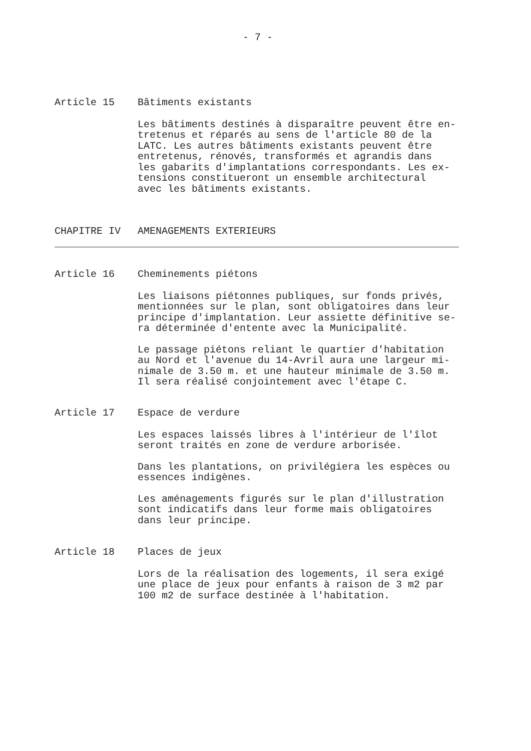- 7 -
Article 15 Bâtiments existants
Les bâtiments destinés à disparaître peuvent être en-
tretenus et réparés au sens de l'article 80 de la
LATC. Les autres bâtiments existants peuvent être
entretenus, rénovés, transformés et agrandis dans
les gabarits d'implantations correspondants. Les ex-
tensions constitueront un ensemble architectural
avec les bâtiments existants.
CHAPITRE IV AMENAGEMENTS EXTERIEURS
Article 16 Cheminements piétons
Les liaisons piétonnes publiques, sur fonds privés,
mentionnées sur le plan, sont obligatoires dans leur
principe d'implantation. Leur assiette définitive se-
ra déterminée d'entente avec la Municipalité.
Le passage piétons reliant le quartier d'habitation
au Nord et l'avenue du 14-Avril aura une largeur mi-
nimale de 3.50 m. et une hauteur minimale de 3.50 m.
Il sera réalisé conjointement avec l'étape C.
Article 17 Espace de verdure
Les espaces laissés libres à l'intérieur de l'îlot
seront traités en zone de verdure arborisée.
Dans les plantations, on privilégiera les espèces ou
essences indigènes.
Les aménagements figurés sur le plan d'illustration
sont indicatifs dans leur forme mais obligatoires
dans leur principe.
Article 18 Places de jeux
Lors de la réalisation des logements, il sera exigé
une place de jeux pour enfants à raison de 3 m2 par
100 m2 de surface destinée à l'habitation.